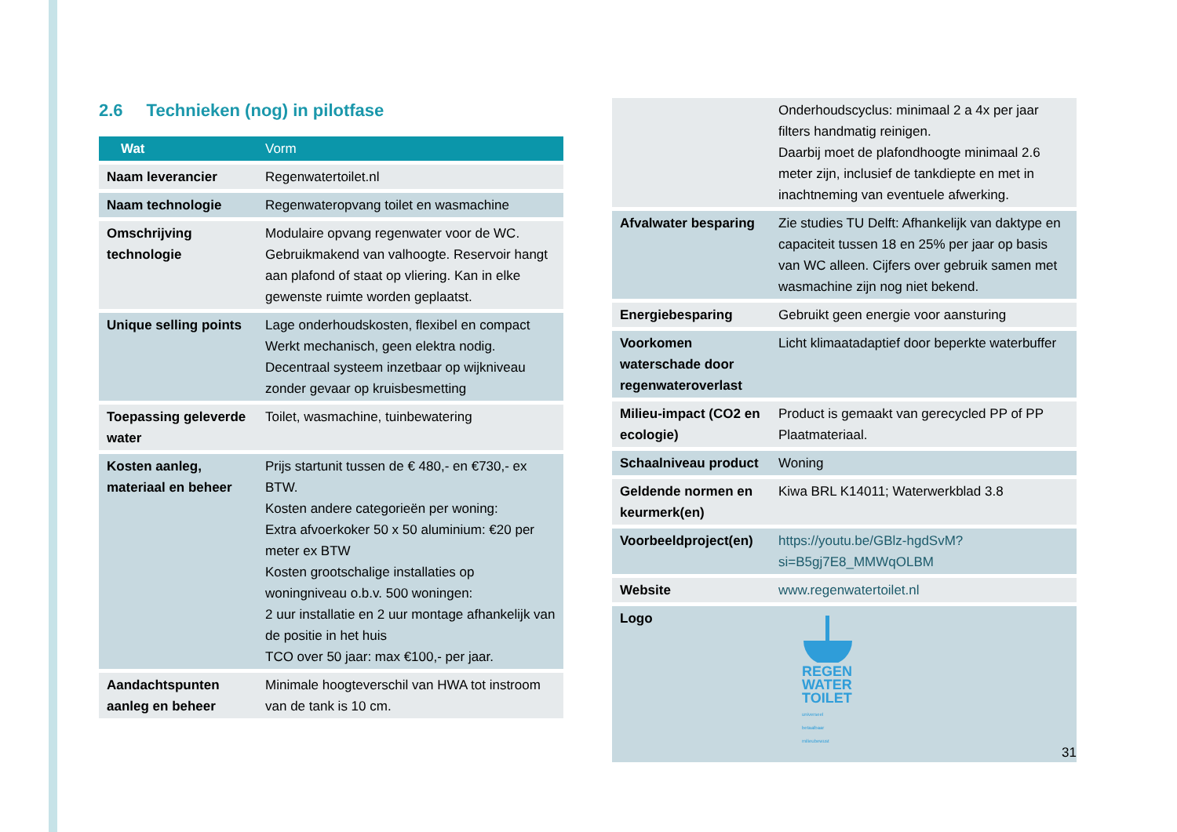2.6 Technieken (nog) in pilotfase
| Wat | Vorm |
| --- | --- |
| Naam leverancier | Regenwatertoilet.nl |
| Naam technologie | Regenwateropvang toilet en wasmachine |
| Omschrijving technologie | Modulaire opvang regenwater voor de WC. Gebruikmakend van valhoogte. Reservoir hangt aan plafond of staat op vliering. Kan in elke gewenste ruimte worden geplaatst. |
| Unique selling points | Lage onderhoudskosten, flexibel en compact Werkt mechanisch, geen elektra nodig. Decentraal systeem inzetbaar op wijkniveau zonder gevaar op kruisbesmetting |
| Toepassing geleverde water | Toilet, wasmachine, tuinbewatering |
| Kosten aanleg, materiaal en beheer | Prijs startunit tussen de € 480,- en €730,- ex BTW. Kosten andere categorieën per woning: Extra afvoerkoker 50 x 50 aluminium: €20 per meter ex BTW Kosten grootschalige installaties op woningniveau o.b.v. 500 woningen: 2 uur installatie en 2 uur montage afhankelijk van de positie in het huis TCO over 50 jaar: max €100,- per jaar. |
| Aandachtspunten aanleg en beheer | Minimale hoogteverschil van HWA tot instroom van de tank is 10 cm. |
| | Onderhoudscyclus: minimaal 2 a 4x per jaar filters handmatig reinigen. Daarbij moet de plafondhoogte minimaal 2.6 meter zijn, inclusief de tankdiepte en met in inachtneming van eventuele afwerking. |
| Afvalwater besparing | Zie studies TU Delft: Afhankelijk van daktype en capaciteit tussen 18 en 25% per jaar op basis van WC alleen. Cijfers over gebruik samen met wasmachine zijn nog niet bekend. |
| Energiebesparing | Gebruikt geen energie voor aansturing |
| Voorkomen waterschade door regenwateroverlast | Licht klimaatadaptief door beperkte waterbuffer |
| Milieu-impact (CO2 en ecologie) | Product is gemaakt van gerecycled PP of PP Plaatmateriaal. |
| Schaalniveau product | Woning |
| Geldende normen en keurmerk(en) | Kiwa BRL K14011; Waterwerkblad 3.8 |
| Voorbeeldproject(en) | https://youtu.be/GBlz-hgdSvM?si=B5gj7E8_MMWqOLBM |
| Website | www.regenwatertoilet.nl |
| Logo | REGEN WATER TOILET universeel betaalbaar milieubewust |
31